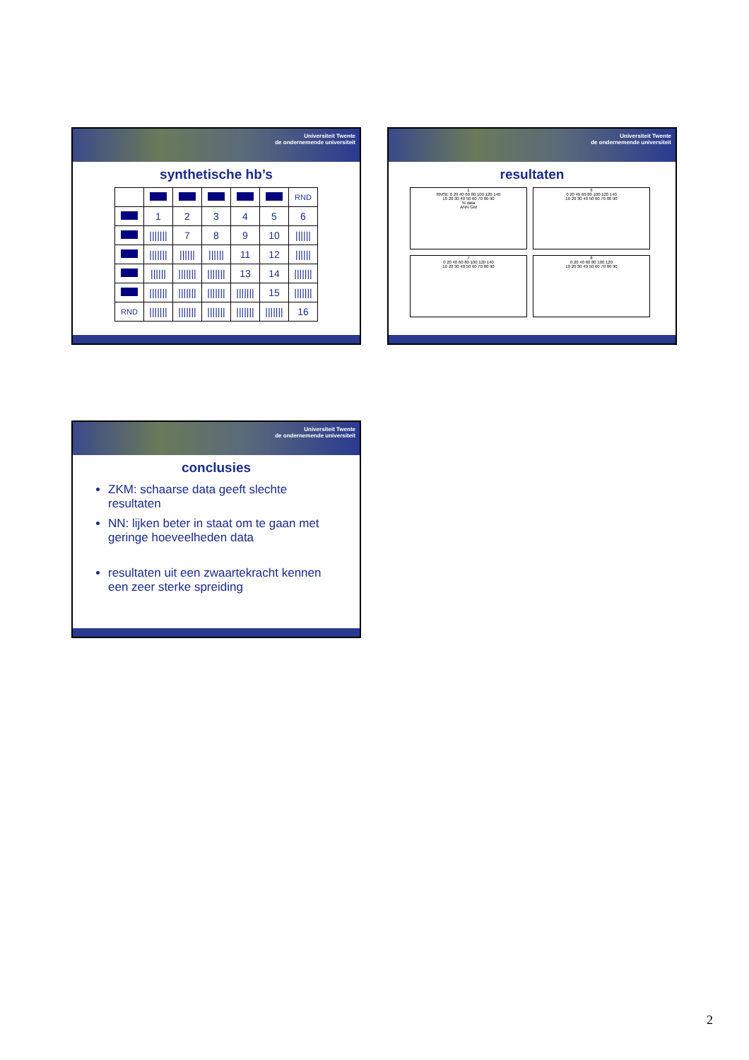Universiteit Twente
de ondernemende universiteit
synthetische hb’s
| | | | | | | RND |
| | 1 | 2 | 3 | 4 | 5 | 6 |
| | /////// | 7 | 8 | 9 | 10 | ////// |
| | /////// | ////// | ////// | 11 | 12 | ////// |
| | ////// | /////// | /////// | 13 | 14 | /////// |
| | /////// | /////// | /////// | /////// | 15 | /////// |
| RND | /////// | /////// | /////// | /////// | /////// | 16 |
Universiteit Twente
de ondernemende universiteit
resultaten
1
RMSE 0 20 40 60 80 100 120 140
10 20 30 40 50 60 70 80 90
% data
ANN GM
6
0 20 40 60 80 100 120 140
10 20 30 40 50 60 70 80 90
7
0 20 40 60 80 100 120 140
10 20 30 40 50 60 70 80 90
8
0 20 40 60 80 100 120
10 20 30 40 50 60 70 80 90
Universiteit Twente
de ondernemende universiteit
conclusies
ZKM: schaarse data geeft slechte resultaten
NN: lijken beter in staat om te gaan met geringe hoeveelheden data
resultaten uit een zwaartekracht kennen een zeer sterke spreiding
2